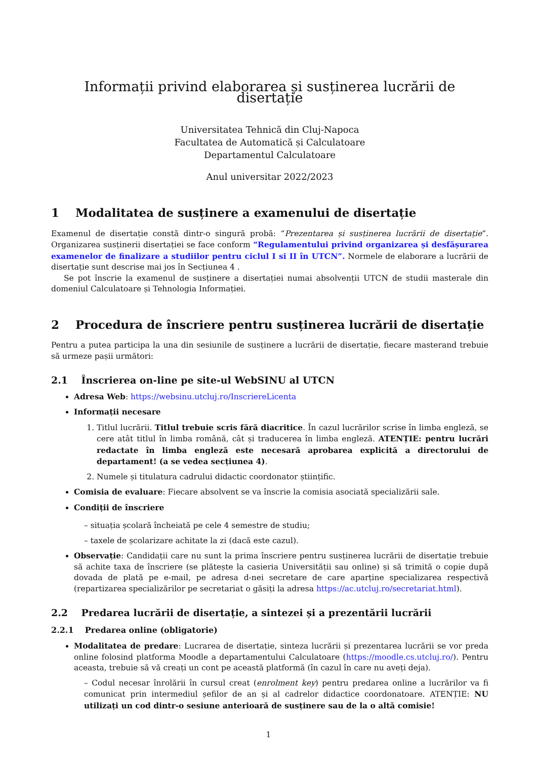Informații privind elaborarea și susținerea lucrării de disertație
Universitatea Tehnică din Cluj-Napoca
Facultatea de Automatică și Calculatoare
Departamentul Calculatoare
Anul universitar 2022/2023
1 Modalitatea de susținere a examenului de disertație
Examenul de disertație constă dintr-o singură probă: “Prezentarea și susținerea lucrării de disertație”. Organizarea susținerii disertației se face conform “Regulamentului privind organizarea și desfășurarea examenelor de finalizare a studiilor pentru ciclul I si II în UTCN”. Normele de elaborare a lucrării de disertație sunt descrise mai jos în Secțiunea 4 .
Se pot înscrie la examenul de susținere a disertației numai absolvenții UTCN de studii masterale din domeniul Calculatoare și Tehnologia Informației.
2 Procedura de înscriere pentru susținerea lucrării de disertație
Pentru a putea participa la una din sesiunile de susținere a lucrării de disertație, fiecare masterand trebuie să urmeze pașii următori:
2.1 Înscrierea on-line pe site-ul WebSINU al UTCN
Adresa Web: https://websinu.utcluj.ro/InscriereLicenta
Informații necesare
1. Titlul lucrării. Titlul trebuie scris fără diacritice. În cazul lucrărilor scrise în limba engleză, se cere atât titlul în limba română, cât și traducerea în limba engleză. ATENȚIE: pentru lucrări redactate în limba engleză este necesară aprobarea explicită a directorului de departament! (a se vedea secțiunea 4).
2. Numele și titulatura cadrului didactic coordonator științific.
Comisia de evaluare: Fiecare absolvent se va înscrie la comisia asociată specializării sale.
Condiții de înscriere
– situația școlară încheiată pe cele 4 semestre de studiu;
– taxele de școlarizare achitate la zi (dacă este cazul).
Observație: Candidații care nu sunt la prima înscriere pentru susținerea lucrării de disertație trebuie să achite taxa de înscriere (se plătește la casieria Universității sau online) și să trimită o copie după dovada de plată pe e-mail, pe adresa d-nei secretare de care aparține specializarea respectivă (repartizarea specializărilor pe secretariat o găsiți la adresa https://ac.utcluj.ro/secretariat.html).
2.2 Predarea lucrării de disertație, a sintezei și a prezentării lucrării
2.2.1 Predarea online (obligatorie)
Modalitatea de predare: Lucrarea de disertație, sinteza lucrării și prezentarea lucrării se vor preda online folosind platforma Moodle a departamentului Calculatoare (https://moodle.cs.utcluj.ro/). Pentru aceasta, trebuie să vă creați un cont pe această platformă (în cazul în care nu aveți deja).
– Codul necesar înrolării în cursul creat (enrolment key) pentru predarea online a lucrărilor va fi comunicat prin intermediul șefilor de an și al cadrelor didactice coordonatoare. ATENȚIE: NU utilizați un cod dintr-o sesiune anterioară de susținere sau de la o altă comisie!
1